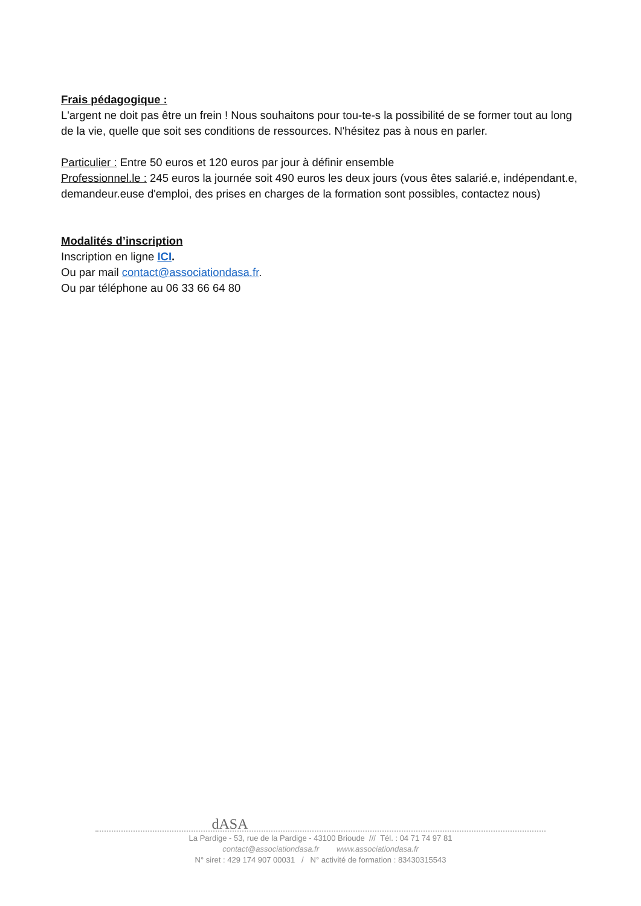Frais pédagogique :
L'argent ne doit pas être un frein ! Nous souhaitons pour tou-te-s la possibilité de se former tout au long de la vie, quelle que soit ses conditions de ressources. N'hésitez pas à nous en parler.
Particulier : Entre 50 euros et 120 euros par jour à définir ensemble
Professionnel.le : 245 euros la journée soit 490 euros les deux jours (vous êtes salarié.e, indépendant.e, demandeur.euse d'emploi, des prises en charges de la formation sont possibles, contactez nous)
Modalités d’inscription
Inscription en ligne ICI.
Ou par mail contact@associationdasa.fr.
Ou par téléphone au 06 33 66 64 80
dASA
La Pardige - 53, rue de la Pardige - 43100 Brioude /// Tél. : 04 71 74 97 81
contact@associationdasa.fr www.associationdasa.fr
N° siret : 429 174 907 00031 / N° activité de formation : 83430315543